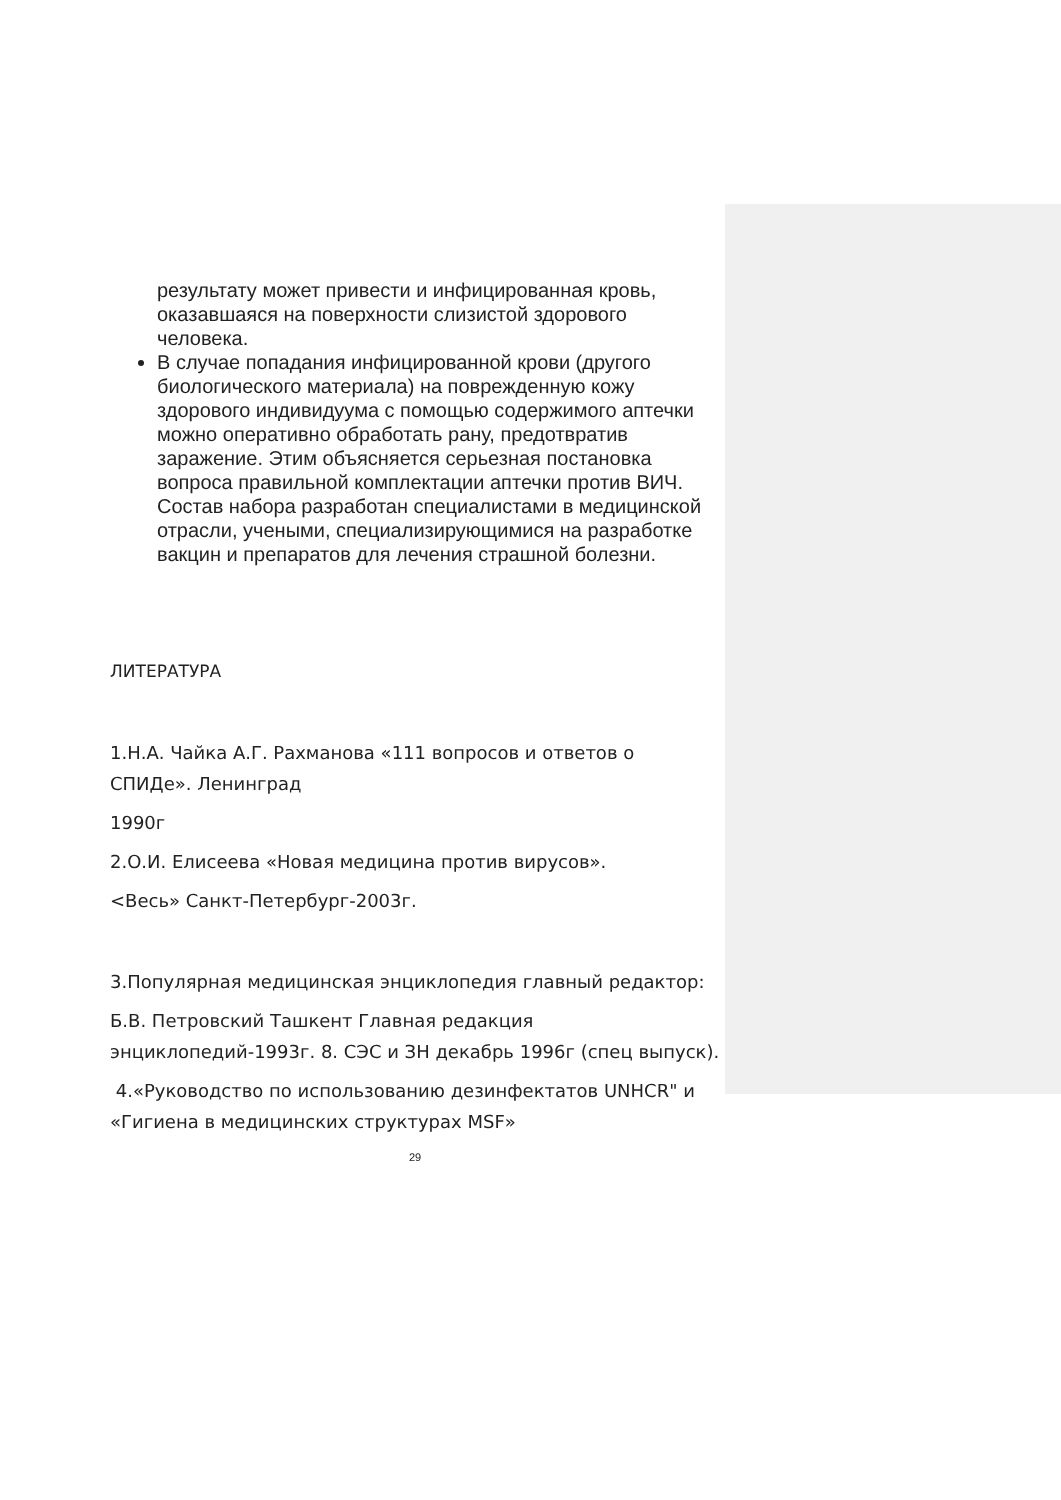результату может привести и инфицированная кровь, оказавшаяся на поверхности слизистой здорового человека.
В случае попадания инфицированной крови (другого биологического материала) на поврежденную кожу здорового индивидуума с помощью содержимого аптечки можно оперативно обработать рану, предотвратив заражение. Этим объясняется серьезная постановка вопроса правильной комплектации аптечки против ВИЧ. Состав набора разработан специалистами в медицинской отрасли, учеными, специализирующимися на разработке вакцин и препаратов для лечения страшной болезни.
ЛИТЕРАТУРА
1.Н.А. Чайка А.Г. Рахманова «111 вопросов и ответов о СПИДе». Ленинград
1990г
2.О.И. Елисеева «Новая медицина против вирусов».
<Весь» Санкт-Петербург-2003г.
3.Популярная медицинская энциклопедия главный редактор:
Б.В. Петровский Ташкент Главная редакция энциклопедий-1993г. 8. СЭС и ЗН декабрь 1996г (спец выпуск).
4.«Руководство по использованию дезинфектатов UNHCR" и «Гигиена в медицинских структурах MSF»
29